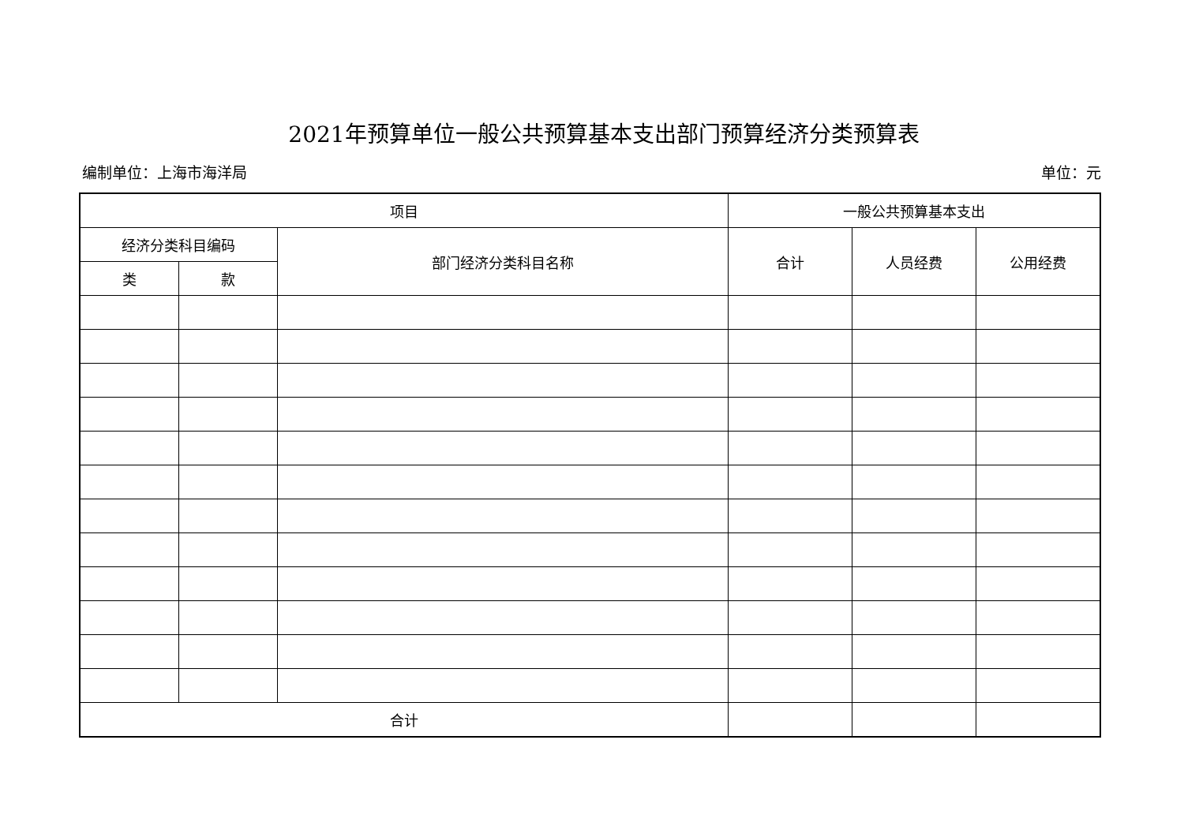2021年预算单位一般公共预算基本支出部门预算经济分类预算表
编制单位：上海市海洋局 单位：元
| 项目 | | | 一般公共预算基本支出 | | |
| --- | --- | --- | --- | --- | --- |
| 经济分类科目编码 | | 部门经济分类科目名称 | 合计 | 人员经费 | 公用经费 |
| 类 | 款 | | | | |
| 合计 | | | | | |